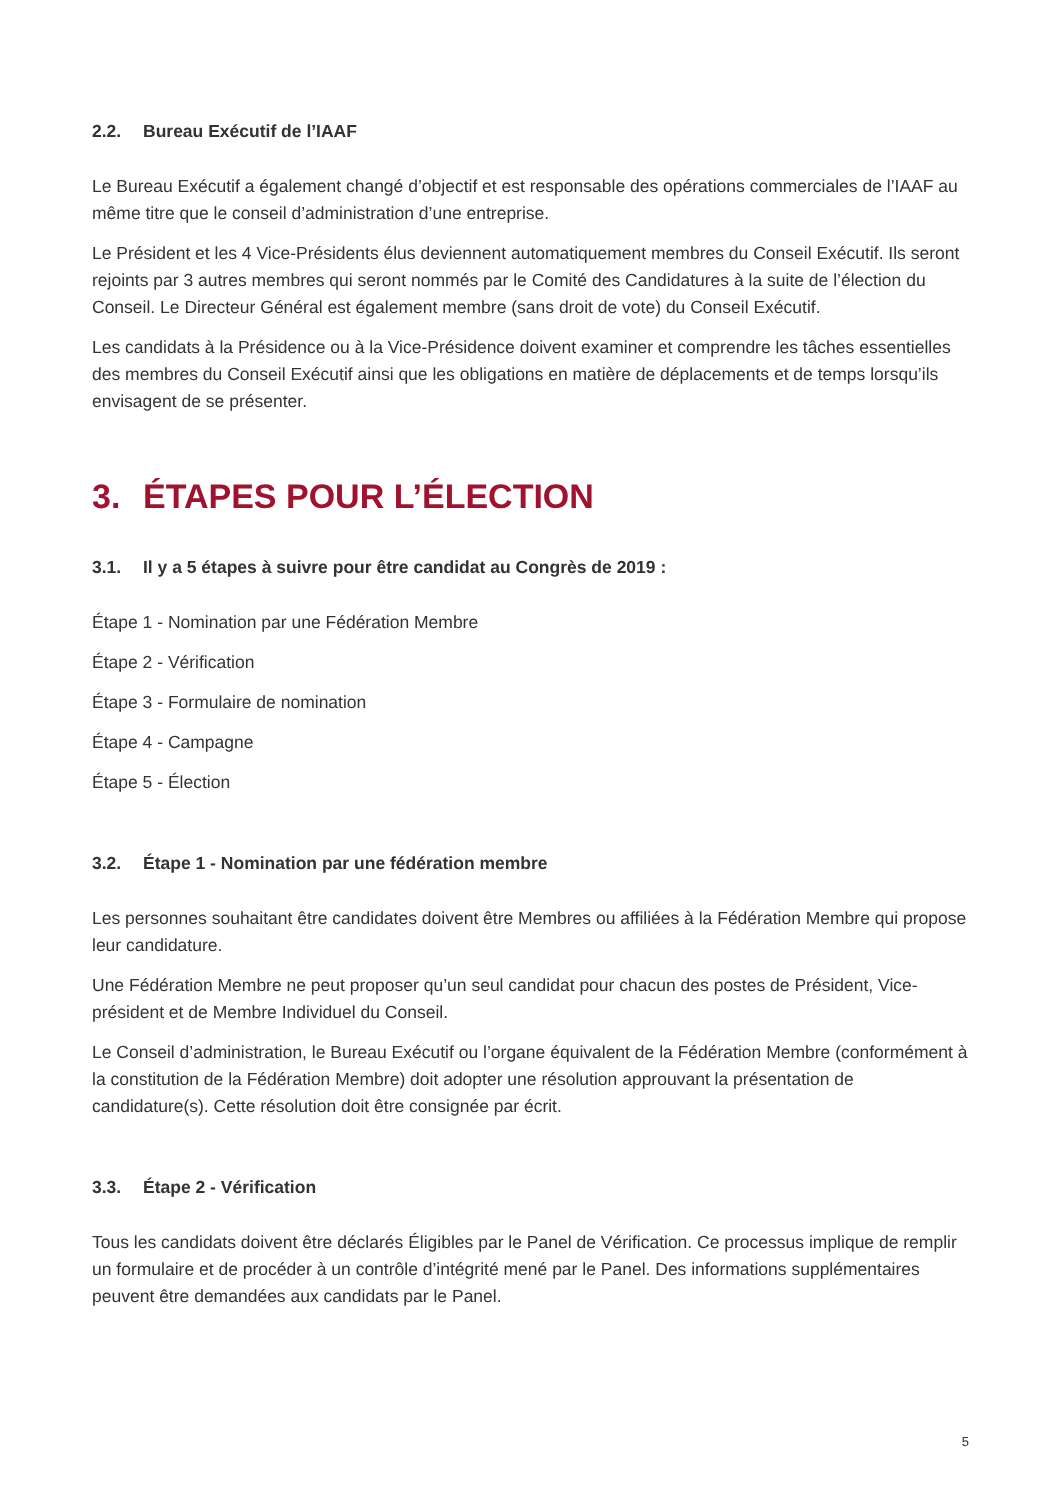2.2. Bureau Exécutif de l’IAAF
Le Bureau Exécutif a également changé d’objectif et est responsable des opérations commerciales de l’IAAF au même titre que le conseil d’administration d’une entreprise.
Le Président et les 4 Vice-Présidents élus deviennent automatiquement membres du Conseil Exécutif. Ils seront rejoints par 3 autres membres qui seront nommés par le Comité des Candidatures à la suite de l’élection du Conseil. Le Directeur Général est également membre (sans droit de vote) du Conseil Exécutif.
Les candidats à la Présidence ou à la Vice-Présidence doivent examiner et comprendre les tâches essentielles des membres du Conseil Exécutif ainsi que les obligations en matière de déplacements et de temps lorsqu’ils envisagent de se présenter.
3. ÉTAPES POUR L’ÉLECTION
3.1. Il y a 5 étapes à suivre pour être candidat au Congrès de 2019 :
Étape 1 - Nomination par une Fédération Membre
Étape 2 - Vérification
Étape 3 - Formulaire de nomination
Étape 4 - Campagne
Étape 5 - Élection
3.2. Étape 1 - Nomination par une fédération membre
Les personnes souhaitant être candidates doivent être Membres ou affiliées à la Fédération Membre qui propose leur candidature.
Une Fédération Membre ne peut proposer qu’un seul candidat pour chacun des postes de Président, Vice-président et de Membre Individuel du Conseil.
Le Conseil d’administration, le Bureau Exécutif ou l’organe équivalent de la Fédération Membre (conformément à la constitution de la Fédération Membre) doit adopter une résolution approuvant la présentation de candidature(s). Cette résolution doit être consignée par écrit.
3.3. Étape 2 - Vérification
Tous les candidats doivent être déclarés Éligibles par le Panel de Vérification. Ce processus implique de remplir un formulaire et de procéder à un contrôle d’intégrité mené par le Panel. Des informations supplémentaires peuvent être demandées aux candidats par le Panel.
5